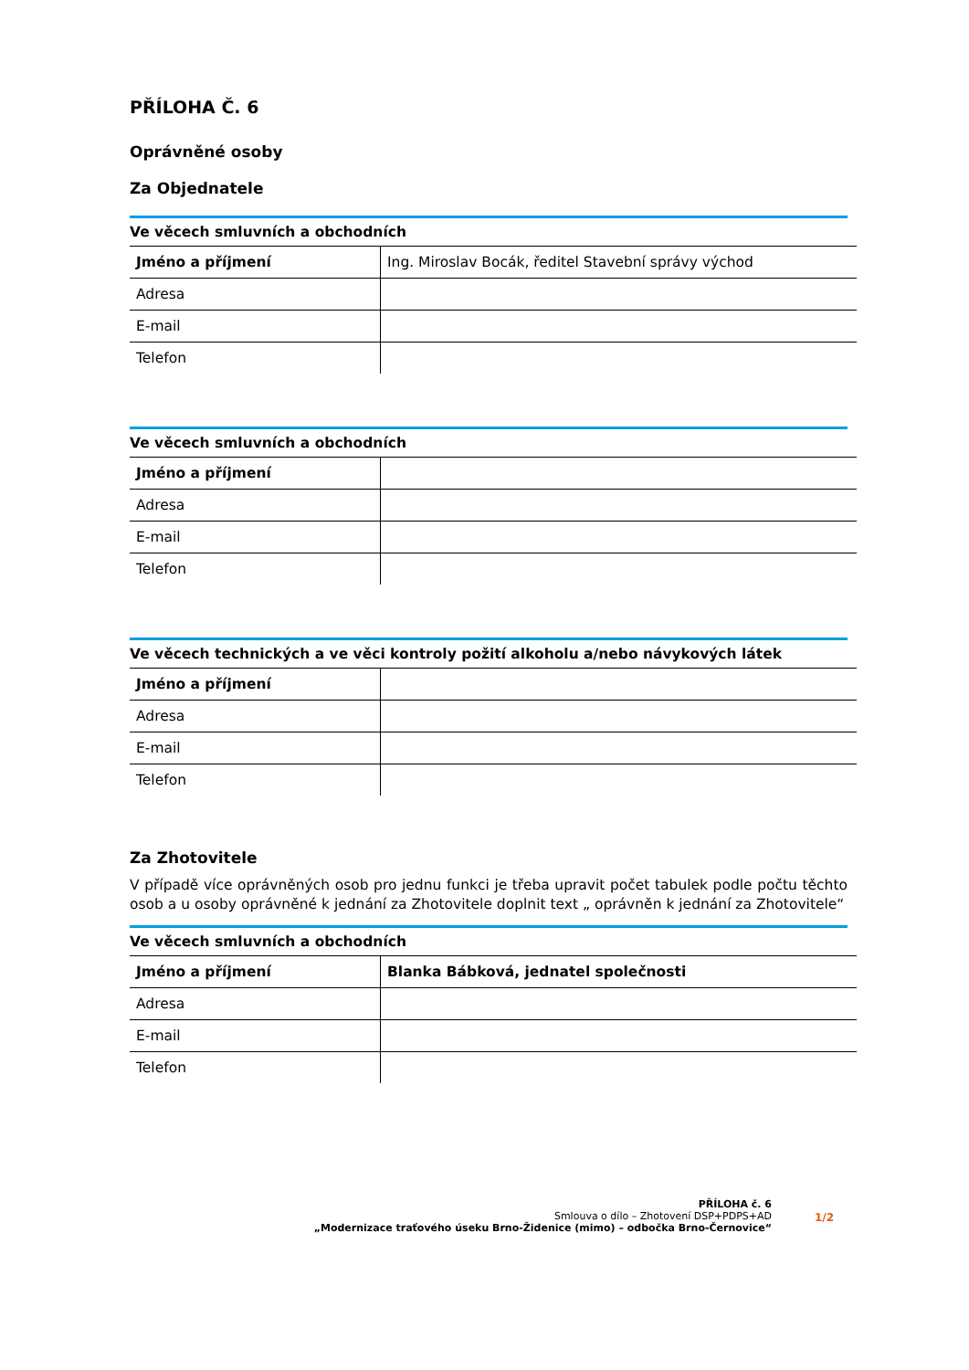PŘÍLOHA Č. 6
Oprávněné osoby
Za Objednatele
Ve věcech smluvních a obchodních
| Jméno a příjmení | Ing. Miroslav Bocák, ředitel Stavební správy východ |
| Adresa | |
| E-mail | |
| Telefon | |
Ve věcech smluvních a obchodních
| Jméno a příjmení | |
| Adresa | |
| E-mail | |
| Telefon | |
Ve věcech technických a ve věci kontroly požití alkoholu a/nebo návykových látek
| Jméno a příjmení | |
| Adresa | |
| E-mail | |
| Telefon | |
Za Zhotovitele
V případě více oprávněných osob pro jednu funkci je třeba upravit počet tabulek podle počtu těchto osob a u osoby oprávněné k jednání za Zhotovitele doplnit text „ oprávněn k jednání za Zhotovitele“
Ve věcech smluvních a obchodních
| Jméno a příjmení | Blanka Bábková, jednatel společnosti |
| Adresa | |
| E-mail | |
| Telefon | |
PŘÍLOHA č. 6
Smlouva o dílo – Zhotovení DSP+PDPS+AD
„Modernizace traťového úseku Brno-Židenice (mimo) – odbočka Brno-Černovice“
1/2